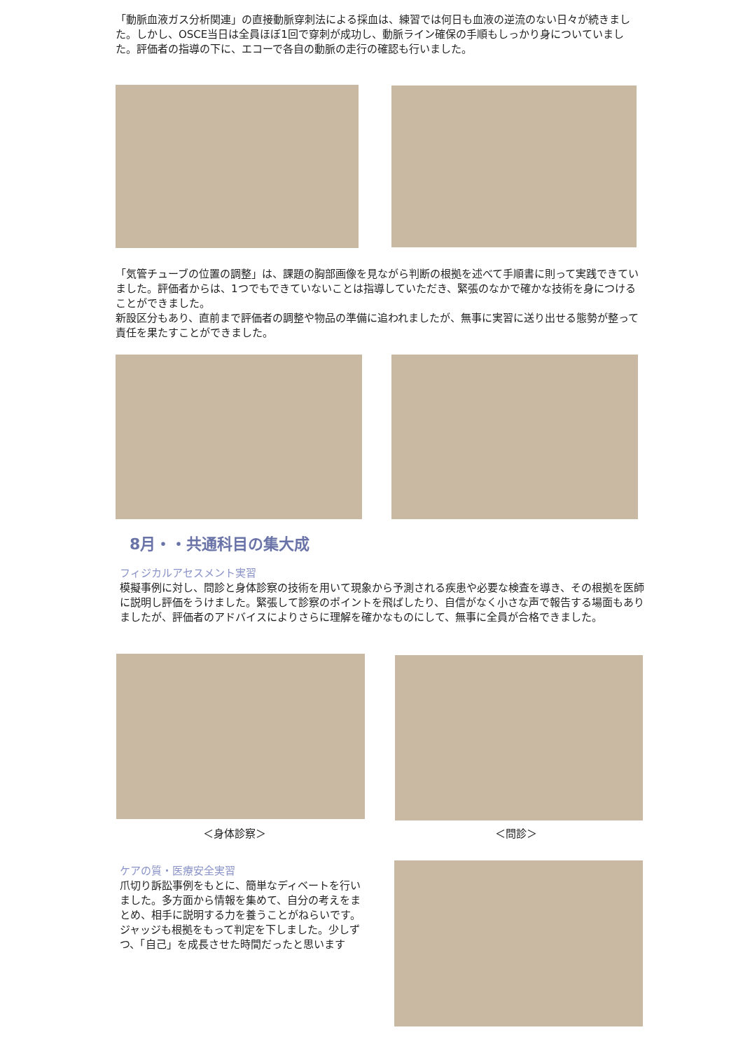「動脈血液ガス分析関連」の直接動脈穿刺法による採血は、練習では何日も血液の逆流のない日々が続きました。しかし、OSCE当日は全員ほぼ1回で穿刺が成功し、動脈ライン確保の手順もしっかり身についていました。評価者の指導の下に、エコーで各自の動脈の走行の確認も行いました。
「気管チューブの位置の調整」は、課題の胸部画像を見ながら判断の根拠を述べて手順書に則って実践できていました。評価者からは、1つでもできていないことは指導していただき、緊張のなかで確かな技術を身につけることができました。
新設区分もあり、直前まで評価者の調整や物品の準備に追われましたが、無事に実習に送り出せる態勢が整って責任を果たすことができました。
8月・・共通科目の集大成
フィジカルアセスメント実習
模擬事例に対し、問診と身体診察の技術を用いて現象から予測される疾患や必要な検査を導き、その根拠を医師に説明し評価をうけました。緊張して診察のポイントを飛ばしたり、自信がなく小さな声で報告する場面もありましたが、評価者のアドバイスによりさらに理解を確かなものにして、無事に全員が合格できました。
＜身体診察＞ ＜問診＞
ケアの質・医療安全実習
爪切り訴訟事例をもとに、簡単なディベートを行いました。多方面から情報を集めて、自分の考えをまとめ、相手に説明する力を養うことがねらいです。ジャッジも根拠をもって判定を下しました。少しずつ、「自己」を成長させた時間だったと思います